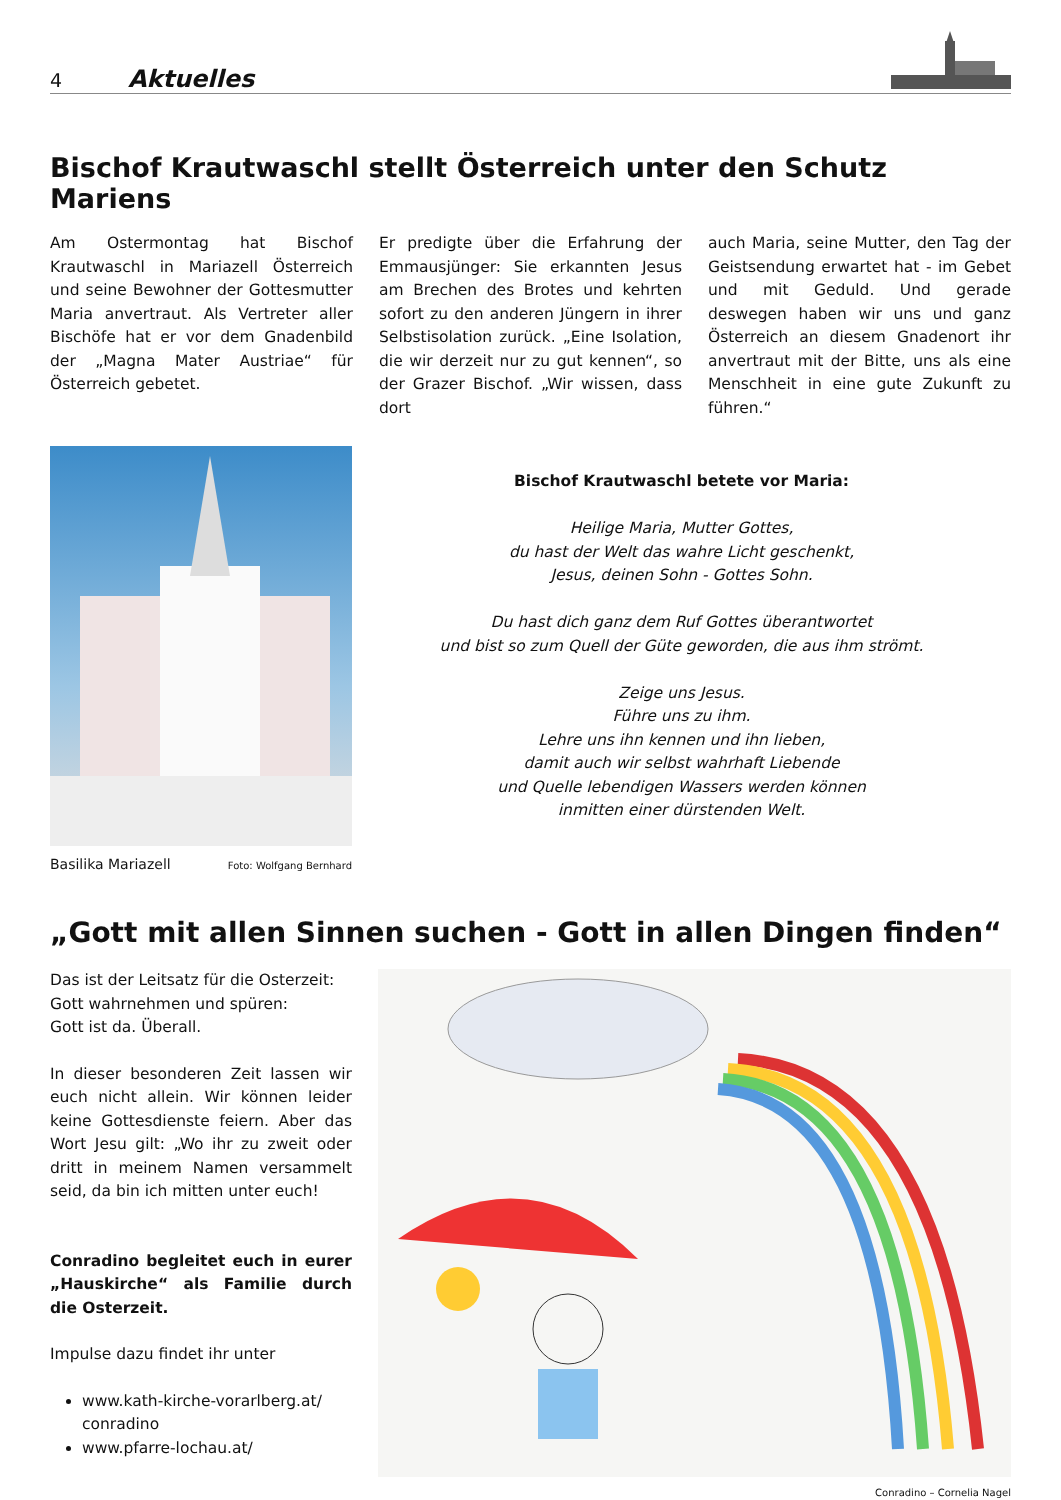4 Aktuelles
Bischof Krautwaschl stellt Österreich unter den Schutz Mariens
Am Ostermontag hat Bischof Krautwaschl in Mariazell Österreich und seine Bewohner der Gottesmutter Maria anvertraut. Als Vertreter aller Bischöfe hat er vor dem Gnadenbild der „Magna Mater Austriae“ für Österreich gebetet.
Er predigte über die Erfahrung der Emmausjünger: Sie erkannten Jesus am Brechen des Brotes und kehrten sofort zu den anderen Jüngern in ihrer Selbstisolation zurück. „Eine Isolation, die wir derzeit nur zu gut kennen“, so der Grazer Bischof. „Wir wissen, dass dort
auch Maria, seine Mutter, den Tag der Geistsendung erwartet hat - im Gebet und mit Geduld. Und gerade deswegen haben wir uns und ganz Österreich an diesem Gnadenort ihr anvertraut mit der Bitte, uns als eine Menschheit in eine gute Zukunft zu führen.“
Basilika Mariazell Foto: Wolfgang Bernhard
Bischof Krautwaschl betete vor Maria:
Heilige Maria, Mutter Gottes,
du hast der Welt das wahre Licht geschenkt,
Jesus, deinen Sohn - Gottes Sohn.
Du hast dich ganz dem Ruf Gottes überantwortet
und bist so zum Quell der Güte geworden, die aus ihm strömt.
Zeige uns Jesus.
Führe uns zu ihm.
Lehre uns ihn kennen und ihn lieben,
damit auch wir selbst wahrhaft Liebende
und Quelle lebendigen Wassers werden können
inmitten einer dürstenden Welt.
„Gott mit allen Sinnen suchen - Gott in allen Dingen finden“
Das ist der Leitsatz für die Osterzeit:
Gott wahrnehmen und spüren:
Gott ist da. Überall.
In dieser besonderen Zeit lassen wir euch nicht allein. Wir können leider keine Gottesdienste feiern. Aber das Wort Jesu gilt: „Wo ihr zu zweit oder dritt in meinem Namen versammelt seid, da bin ich mitten unter euch!
Conradino begleitet euch in eurer „Hauskirche“ als Familie durch die Osterzeit.
Impulse dazu findet ihr unter
www.kath-kirche-vorarlberg.at/ conradino
www.pfarre-lochau.at/
Conradino – Cornelia Nagel